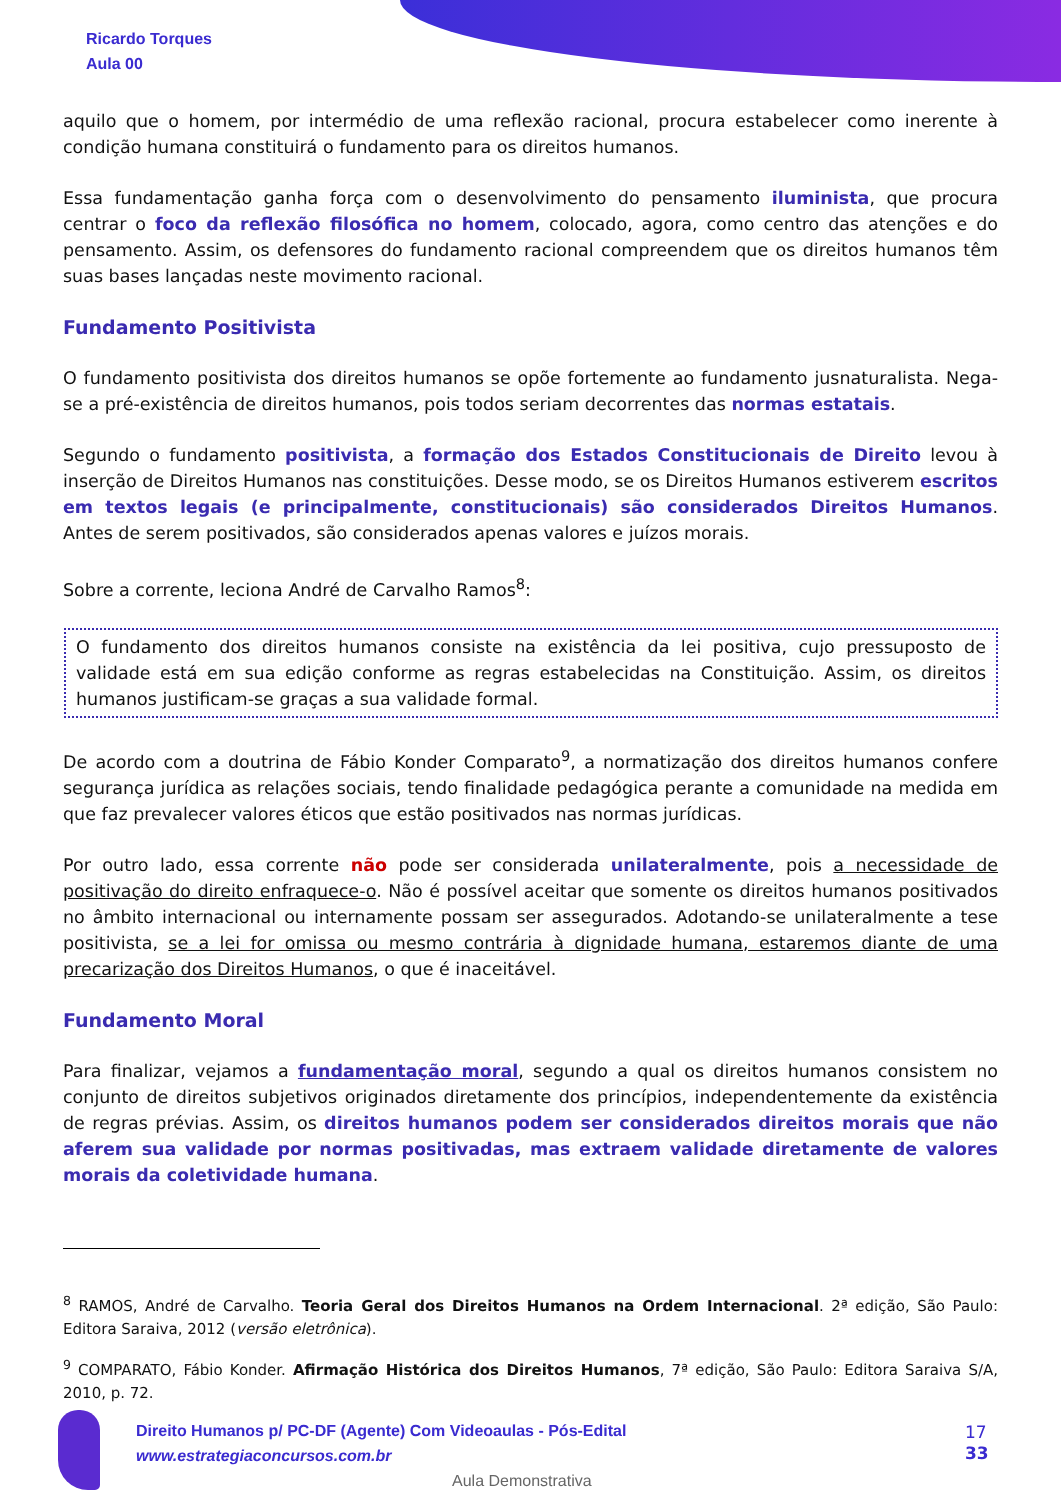Ricardo Torques
Aula 00
aquilo que o homem, por intermédio de uma reflexão racional, procura estabelecer como inerente à condição humana constituirá o fundamento para os direitos humanos.
Essa fundamentação ganha força com o desenvolvimento do pensamento iluminista, que procura centrar o foco da reflexão filosófica no homem, colocado, agora, como centro das atenções e do pensamento. Assim, os defensores do fundamento racional compreendem que os direitos humanos têm suas bases lançadas neste movimento racional.
Fundamento Positivista
O fundamento positivista dos direitos humanos se opõe fortemente ao fundamento jusnaturalista. Nega-se a pré-existência de direitos humanos, pois todos seriam decorrentes das normas estatais.
Segundo o fundamento positivista, a formação dos Estados Constitucionais de Direito levou à inserção de Direitos Humanos nas constituições. Desse modo, se os Direitos Humanos estiverem escritos em textos legais (e principalmente, constitucionais) são considerados Direitos Humanos. Antes de serem positivados, são considerados apenas valores e juízos morais.
Sobre a corrente, leciona André de Carvalho Ramos<sup>8</sup>:
O fundamento dos direitos humanos consiste na existência da lei positiva, cujo pressuposto de validade está em sua edição conforme as regras estabelecidas na Constituição. Assim, os direitos humanos justificam-se graças a sua validade formal.
De acordo com a doutrina de Fábio Konder Comparato<sup>9</sup>, a normatização dos direitos humanos confere segurança jurídica as relações sociais, tendo finalidade pedagógica perante a comunidade na medida em que faz prevalecer valores éticos que estão positivados nas normas jurídicas.
Por outro lado, essa corrente não pode ser considerada unilateralmente, pois a necessidade de positivação do direito enfraquece-o. Não é possível aceitar que somente os direitos humanos positivados no âmbito internacional ou internamente possam ser assegurados. Adotando-se unilateralmente a tese positivista, se a lei for omissa ou mesmo contrária à dignidade humana, estaremos diante de uma precarização dos Direitos Humanos, o que é inaceitável.
Fundamento Moral
Para finalizar, vejamos a fundamentação moral, segundo a qual os direitos humanos consistem no conjunto de direitos subjetivos originados diretamente dos princípios, independentemente da existência de regras prévias. Assim, os direitos humanos podem ser considerados direitos morais que não aferem sua validade por normas positivadas, mas extraem validade diretamente de valores morais da coletividade humana.
<sup>8</sup> RAMOS, André de Carvalho. Teoria Geral dos Direitos Humanos na Ordem Internacional. 2ª edição, São Paulo: Editora Saraiva, 2012 (versão eletrônica).
<sup>9</sup> COMPARATO, Fábio Konder. Afirmação Histórica dos Direitos Humanos, 7ª edição, São Paulo: Editora Saraiva S/A, 2010, p. 72.
Direito Humanos p/ PC-DF (Agente) Com Videoaulas - Pós-Edital
www.estrategiaconcursos.com.br
17
33
Aula Demonstrativa